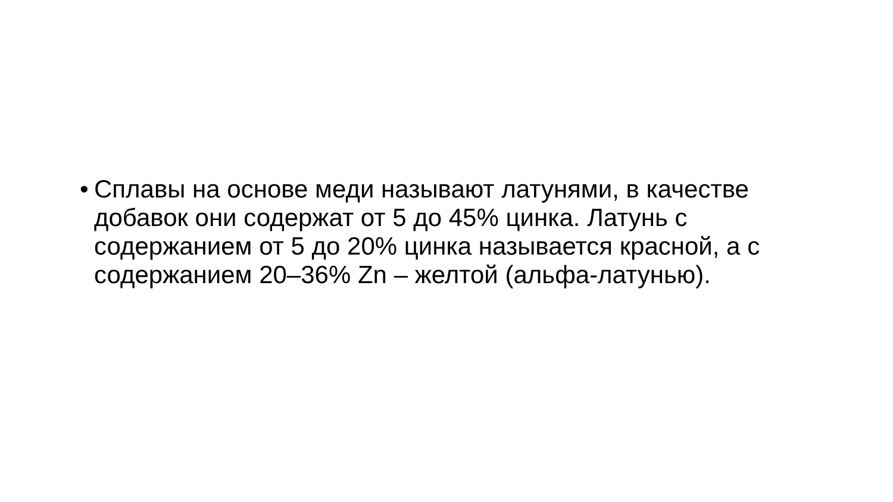•
Сплавы на основе меди называют латунями, в качестве добавок они содержат от 5 до 45% цинка. Латунь с содержанием от 5 до 20% цинка называется красной, а с содержанием 20–36% Zn – желтой (альфа-латунью).